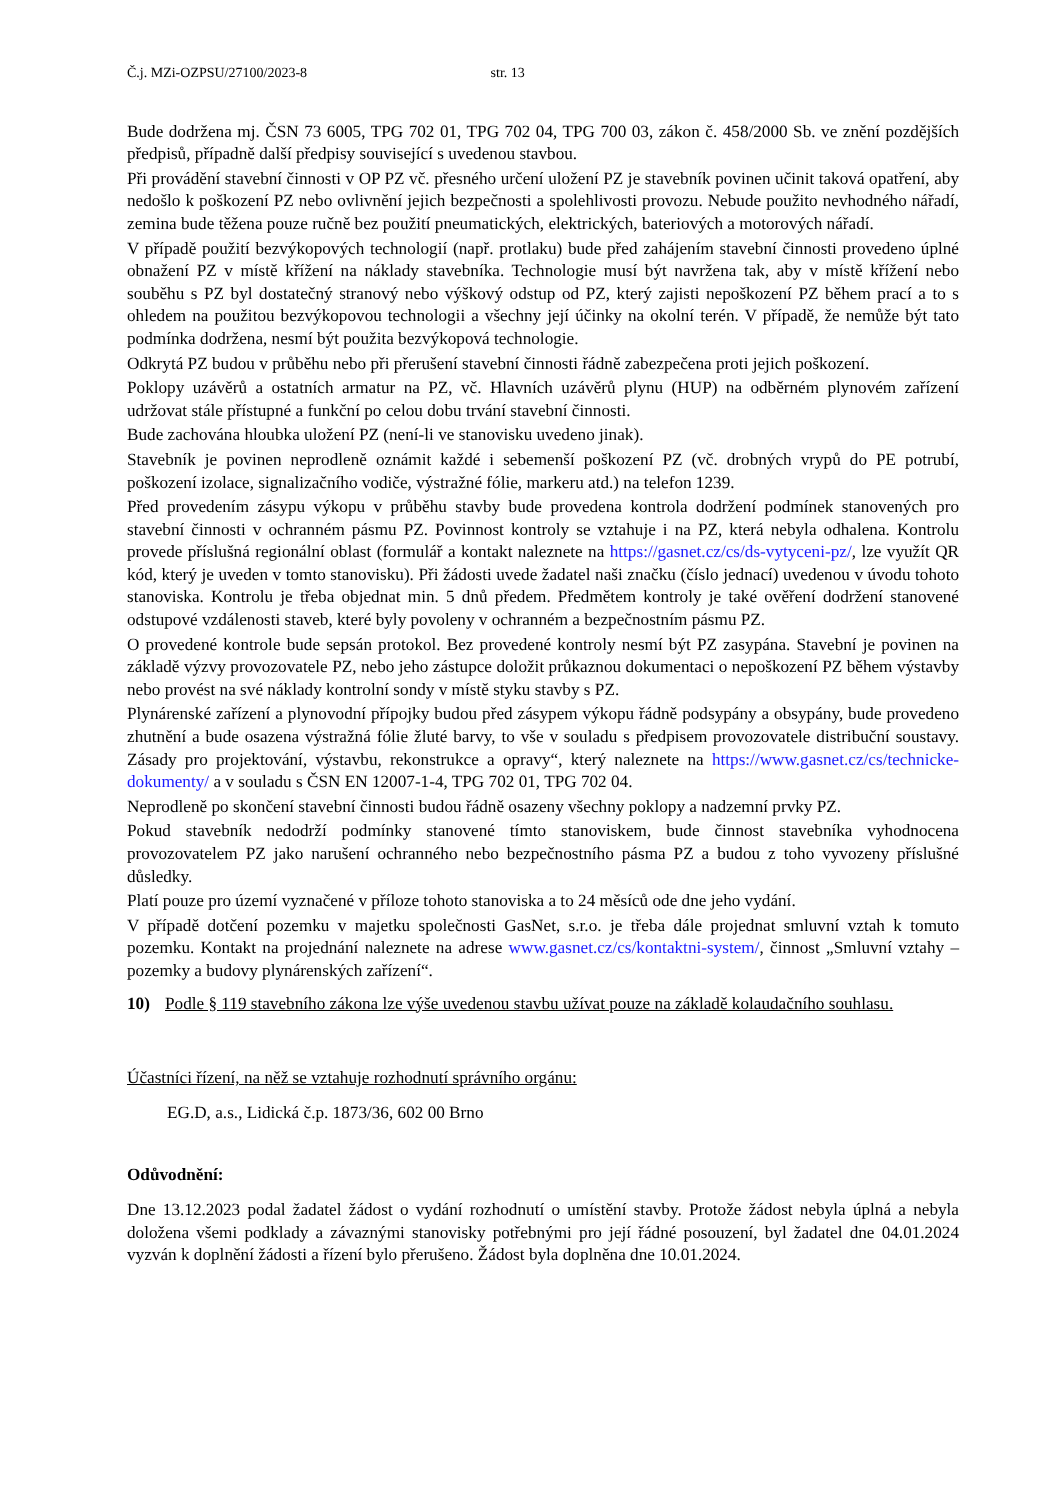Č.j. MZi-OZPSU/27100/2023-8 str. 13
Bude dodržena mj. ČSN 73 6005, TPG 702 01, TPG 702 04, TPG 700 03, zákon č. 458/2000 Sb. ve znění pozdějších předpisů, případně další předpisy související s uvedenou stavbou.
Při provádění stavební činnosti v OP PZ vč. přesného určení uložení PZ je stavebník povinen učinit taková opatření, aby nedošlo k poškození PZ nebo ovlivnění jejich bezpečnosti a spolehlivosti provozu. Nebude použito nevhodného nářadí, zemina bude těžena pouze ručně bez použití pneumatických, elektrických, bateriových a motorových nářadí.
V případě použití bezvýkopových technologií (např. protlaku) bude před zahájením stavební činnosti provedeno úplné obnažení PZ v místě křížení na náklady stavebníka. Technologie musí být navržena tak, aby v místě křížení nebo souběhu s PZ byl dostatečný stranový nebo výškový odstup od PZ, který zajisti nepoškození PZ během prací a to s ohledem na použitou bezvýkopovou technologii a všechny její účinky na okolní terén. V případě, že nemůže být tato podmínka dodržena, nesmí být použita bezvýkopová technologie.
Odkrytá PZ budou v průběhu nebo při přerušení stavební činnosti řádně zabezpečena proti jejich poškození.
Poklopy uzávěrů a ostatních armatur na PZ, vč. Hlavních uzávěrů plynu (HUP) na odběrném plynovém zařízení udržovat stále přístupné a funkční po celou dobu trvání stavební činnosti.
Bude zachována hloubka uložení PZ (není-li ve stanovisku uvedeno jinak).
Stavebník je povinen neprodleně oznámit každé i sebemenší poškození PZ (vč. drobných vrypů do PE potrubí, poškození izolace, signalizačního vodiče, výstražné fólie, markeru atd.) na telefon 1239.
Před provedením zásypu výkopu v průběhu stavby bude provedena kontrola dodržení podmínek stanovených pro stavební činnosti v ochranném pásmu PZ. Povinnost kontroly se vztahuje i na PZ, která nebyla odhalena. Kontrolu provede příslušná regionální oblast (formulář a kontakt naleznete na https://gasnet.cz/cs/ds-vytyceni-pz/, lze využít QR kód, který je uveden v tomto stanovisku). Při žádosti uvede žadatel naši značku (číslo jednací) uvedenou v úvodu tohoto stanoviska. Kontrolu je třeba objednat min. 5 dnů předem. Předmětem kontroly je také ověření dodržení stanovené odstupové vzdálenosti staveb, které byly povoleny v ochranném a bezpečnostním pásmu PZ.
O provedené kontrole bude sepsán protokol. Bez provedené kontroly nesmí být PZ zasypána. Stavební je povinen na základě výzvy provozovatele PZ, nebo jeho zástupce doložit průkaznou dokumentaci o nepoškození PZ během výstavby nebo provést na své náklady kontrolní sondy v místě styku stavby s PZ.
Plynárenské zařízení a plynovodní přípojky budou před zásypem výkopu řádně podsypány a obsypány, bude provedeno zhutnění a bude osazena výstražná fólie žluté barvy, to vše v souladu s předpisem provozovatele distribuční soustavy. Zásady pro projektování, výstavbu, rekonstrukce a opravy“, který naleznete na https://www.gasnet.cz/cs/technicke-dokumenty/ a v souladu s ČSN EN 12007-1-4, TPG 702 01, TPG 702 04.
Neprodleně po skončení stavební činnosti budou řádně osazeny všechny poklopy a nadzemní prvky PZ.
Pokud stavebník nedodrží podmínky stanovené tímto stanoviskem, bude činnost stavebníka vyhodnocena provozovatelem PZ jako narušení ochranného nebo bezpečnostního pásma PZ a budou z toho vyvozeny příslušné důsledky.
Platí pouze pro území vyznačené v příloze tohoto stanoviska a to 24 měsíců ode dne jeho vydání.
V případě dotčení pozemku v majetku společnosti GasNet, s.r.o. je třeba dále projednat smluvní vztah k tomuto pozemku. Kontakt na projednání naleznete na adrese www.gasnet.cz/cs/kontaktni-system/, činnost „Smluvní vztahy – pozemky a budovy plynárenských zařízení“.
10) Podle § 119 stavebního zákona lze výše uvedenou stavbu užívat pouze na základě kolaudačního souhlasu.
Účastníci řízení, na něž se vztahuje rozhodnutí správního orgánu:
EG.D, a.s., Lidická č.p. 1873/36, 602 00 Brno
Odůvodnění:
Dne 13.12.2023 podal žadatel žádost o vydání rozhodnutí o umístění stavby. Protože žádost nebyla úplná a nebyla doložena všemi podklady a závaznými stanovisky potřebnými pro její řádné posouzení, byl žadatel dne 04.01.2024 vyzván k doplnění žádosti a řízení bylo přerušeno. Žádost byla doplněna dne 10.01.2024.